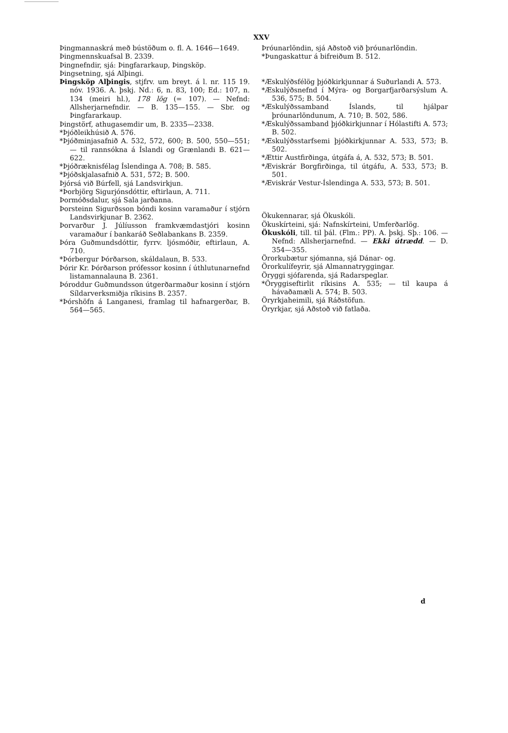XXV
Þingmannaskrá með bústöðum o. fl. A. 1646—1649.
Þingmennskuafsal B. 2339.
Þingnefndir, sjá: Þingfararkaup, Þingsköp.
Þingsetning, sjá Alþingi.
Þingsköp Alþingis, stjfrv. um breyt. á l. nr. 115 19. nóv. 1936. A. þskj. Nd.: 6, n. 83, 100; Ed.: 107, n. 134 (meiri hl.), 178 lög (= 107). — Nefnd: Allsherjarnefndir. — B. 135—155. — Sbr. og Þingfararkaup.
Þingstörf, athugasemdir um, B. 2335—2338.
*Þjóðleikhúsið A. 576.
*Þjóðminjasafnið A. 532, 572, 600; B. 500, 550—551; — til rannsókna á Íslandi og Grænlandi B. 621—622.
*Þjóðræknisfélag Íslendinga A. 708; B. 585.
*Þjóðskjalasafnið A. 531, 572; B. 500.
Þjórsá við Búrfell, sjá Landsvirkjun.
*Þorbjörg Sigurjónsdóttir, eftirlaun, A. 711.
Þormóðsdalur, sjá Sala jarðanna.
Þorsteinn Sigurðsson bóndi kosinn varamaður í stjórn Landsvirkjunar B. 2362.
Þorvarður J. Júlíusson framkvæmdastjóri kosinn varamaður í bankaráð Seðlabankans B. 2359.
Þóra Guðmundsdóttir, fyrrv. ljósmóðir, eftirlaun, A. 710.
*Þórbergur Þórðarson, skáldalaun, B. 533.
Þórir Kr. Þórðarson prófessor kosinn í úthlutunarnefnd listamannalauna B. 2361.
Þóroddur Guðmundsson útgerðarmaður kosinn í stjórn Síldarverksmiðja ríkisins B. 2357.
*Þórshöfn á Langanesi, framlag til hafnargerðar, B. 564—565.
Þróunarlöndin, sjá Aðstoð við þróunarlöndin.
*Þungaskattur á bifreiðum B. 512.
*Æskulýðsfélög þjóðkirkjunnar á Suðurlandi A. 573.
*Æskulýðsnefnd í Mýra- og Borgarfjarðarsýslum A. 536, 575; B. 504.
*Æskulýðssamband Íslands, til hjálpar þróunarlöndunum, A. 710; B. 502, 586.
*Æskulýðssamband þjóðkirkjunnar í Hólastifti A. 573; B. 502.
*Æskulýðsstarfsemi þjóðkirkjunnar A. 533, 573; B. 502.
*Ættir Austfirðinga, útgáfa á, A. 532, 573; B. 501.
*Æviskrár Borgfirðinga, til útgáfu, A. 533, 573; B. 501.
*Æviskrár Vestur-Íslendinga A. 533, 573; B. 501.
Ökukennarar, sjá Ökuskóli.
Ökuskírteini, sjá: Nafnskírteini, Umferðarlög.
Ökuskóli, till. til þál. (Flm.: PP). A. þskj. Sþ.: 106. — Nefnd: Allsherjarnefnd. — Ekki útrædd. — D. 354—355.
Örorkubætur sjómanna, sjá Dánar- og.
Örorkulífeyrir, sjá Almannatryggingar.
Öryggi sjófarenda, sjá Radarspeglar.
*Öryggiseftirlit ríkisins A. 535; — til kaupa á hávaðamæli A. 574; B. 503.
Öryrkjaheimili, sjá Ráðstöfun.
Öryrkjar, sjá Aðstoð við fatlaða.
d